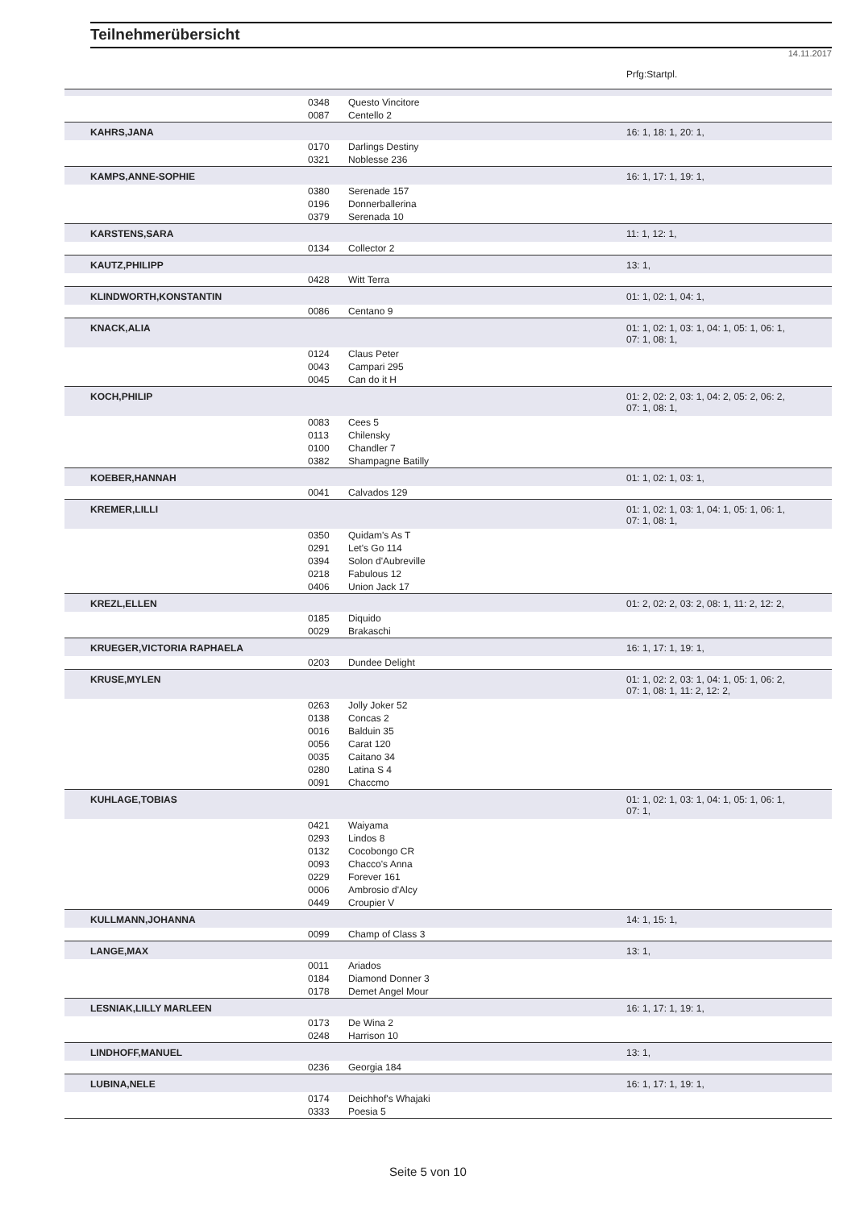Teilnehmerübersicht
14.11.2017
| | | | Prfg:Startpl. |
| | 0348 | Questo Vincitore | |
| | 0087 | Centello 2 | |
| KAHRS,JANA | | | 16: 1, 18: 1, 20: 1, |
| | 0170 | Darlings Destiny | |
| | 0321 | Noblesse 236 | |
| KAMPS,ANNE-SOPHIE | | | 16: 1, 17: 1, 19: 1, |
| | 0380 | Serenade 157 | |
| | 0196 | Donnerballerina | |
| | 0379 | Serenada 10 | |
| KARSTENS,SARA | | | 11: 1, 12: 1, |
| | 0134 | Collector 2 | |
| KAUTZ,PHILIPP | | | 13: 1, |
| | 0428 | Witt Terra | |
| KLINDWORTH,KONSTANTIN | | | 01: 1, 02: 1, 04: 1, |
| | 0086 | Centano 9 | |
| KNACK,ALIA | | | 01: 1, 02: 1, 03: 1, 04: 1, 05: 1, 06: 1, 07: 1, 08: 1, |
| | 0124 | Claus Peter | |
| | 0043 | Campari 295 | |
| | 0045 | Can do it H | |
| KOCH,PHILIP | | | 01: 2, 02: 2, 03: 1, 04: 2, 05: 2, 06: 2, 07: 1, 08: 1, |
| | 0083 | Cees 5 | |
| | 0113 | Chilensky | |
| | 0100 | Chandler 7 | |
| | 0382 | Shampagne Batilly | |
| KOEBER,HANNAH | | | 01: 1, 02: 1, 03: 1, |
| | 0041 | Calvados 129 | |
| KREMER,LILLI | | | 01: 1, 02: 1, 03: 1, 04: 1, 05: 1, 06: 1, 07: 1, 08: 1, |
| | 0350 | Quidam's As T | |
| | 0291 | Let's Go 114 | |
| | 0394 | Solon d'Aubreville | |
| | 0218 | Fabulous 12 | |
| | 0406 | Union Jack 17 | |
| KREZL,ELLEN | | | 01: 2, 02: 2, 03: 2, 08: 1, 11: 2, 12: 2, |
| | 0185 | Diquido | |
| | 0029 | Brakaschi | |
| KRUEGER,VICTORIA RAPHAELA | | | 16: 1, 17: 1, 19: 1, |
| | 0203 | Dundee Delight | |
| KRUSE,MYLEN | | | 01: 1, 02: 2, 03: 1, 04: 1, 05: 1, 06: 2, 07: 1, 08: 1, 11: 2, 12: 2, |
| | 0263 | Jolly Joker 52 | |
| | 0138 | Concas 2 | |
| | 0016 | Balduin 35 | |
| | 0056 | Carat 120 | |
| | 0035 | Caitano 34 | |
| | 0280 | Latina S 4 | |
| | 0091 | Chaccmo | |
| KUHLAGE,TOBIAS | | | 01: 1, 02: 1, 03: 1, 04: 1, 05: 1, 06: 1, 07: 1, |
| | 0421 | Waiyama | |
| | 0293 | Lindos 8 | |
| | 0132 | Cocobongo CR | |
| | 0093 | Chacco's Anna | |
| | 0229 | Forever 161 | |
| | 0006 | Ambrosio d'Alcy | |
| | 0449 | Croupier V | |
| KULLMANN,JOHANNA | | | 14: 1, 15: 1, |
| | 0099 | Champ of Class 3 | |
| LANGE,MAX | | | 13: 1, |
| | 0011 | Ariados | |
| | 0184 | Diamond Donner 3 | |
| | 0178 | Demet Angel Mour | |
| LESNIAK,LILLY MARLEEN | | | 16: 1, 17: 1, 19: 1, |
| | 0173 | De Wina 2 | |
| | 0248 | Harrison 10 | |
| LINDHOFF,MANUEL | | | 13: 1, |
| | 0236 | Georgia 184 | |
| LUBINA,NELE | | | 16: 1, 17: 1, 19: 1, |
| | 0174 | Deichhof's Whajaki | |
| | 0333 | Poesia 5 | |
Seite 5 von 10